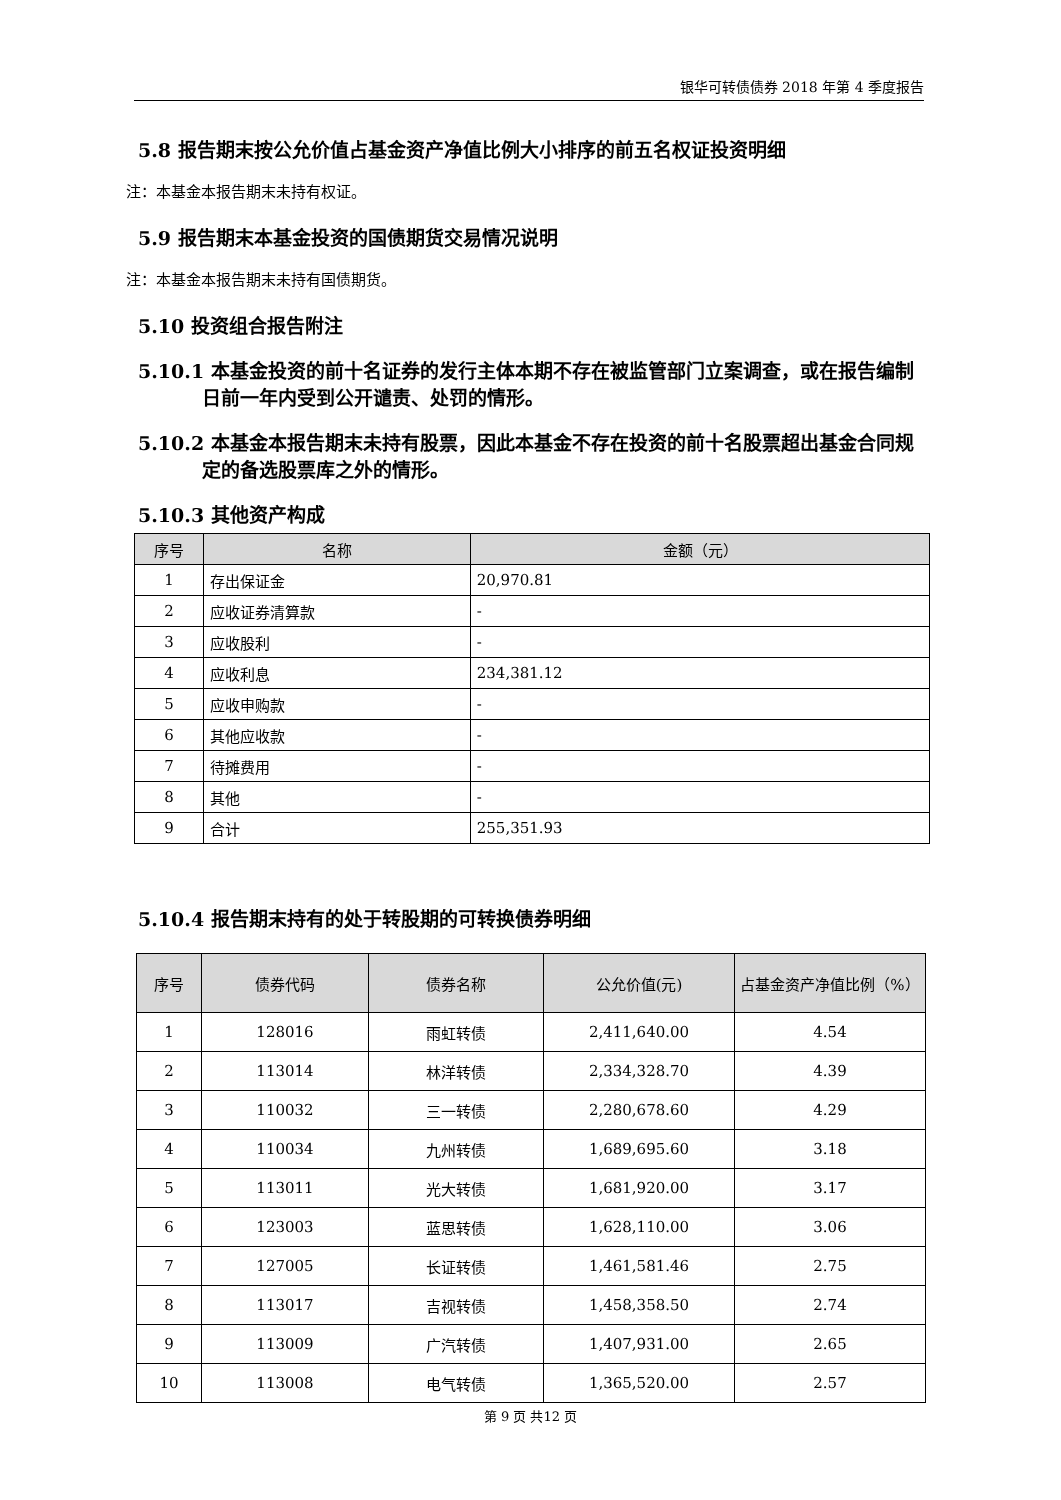银华可转债债券 2018 年第 4 季度报告
5.8 报告期末按公允价值占基金资产净值比例大小排序的前五名权证投资明细
注：本基金本报告期末未持有权证。
5.9 报告期末本基金投资的国债期货交易情况说明
注：本基金本报告期末未持有国债期货。
5.10 投资组合报告附注
5.10.1 本基金投资的前十名证券的发行主体本期不存在被监管部门立案调查，或在报告编制日前一年内受到公开谴责、处罚的情形。
5.10.2 本基金本报告期末未持有股票，因此本基金不存在投资的前十名股票超出基金合同规定的备选股票库之外的情形。
5.10.3 其他资产构成
| 序号 | 名称 | 金额（元） |
| --- | --- | --- |
| 1 | 存出保证金 | 20,970.81 |
| 2 | 应收证券清算款 | - |
| 3 | 应收股利 | - |
| 4 | 应收利息 | 234,381.12 |
| 5 | 应收申购款 | - |
| 6 | 其他应收款 | - |
| 7 | 待摊费用 | - |
| 8 | 其他 | - |
| 9 | 合计 | 255,351.93 |
5.10.4 报告期末持有的处于转股期的可转换债券明细
| 序号 | 债券代码 | 债券名称 | 公允价值(元) | 占基金资产净值比例（%） |
| --- | --- | --- | --- | --- |
| 1 | 128016 | 雨虹转债 | 2,411,640.00 | 4.54 |
| 2 | 113014 | 林洋转债 | 2,334,328.70 | 4.39 |
| 3 | 110032 | 三一转债 | 2,280,678.60 | 4.29 |
| 4 | 110034 | 九州转债 | 1,689,695.60 | 3.18 |
| 5 | 113011 | 光大转债 | 1,681,920.00 | 3.17 |
| 6 | 123003 | 蓝思转债 | 1,628,110.00 | 3.06 |
| 7 | 127005 | 长证转债 | 1,461,581.46 | 2.75 |
| 8 | 113017 | 吉视转债 | 1,458,358.50 | 2.74 |
| 9 | 113009 | 广汽转债 | 1,407,931.00 | 2.65 |
| 10 | 113008 | 电气转债 | 1,365,520.00 | 2.57 |
第 9 页 共12 页